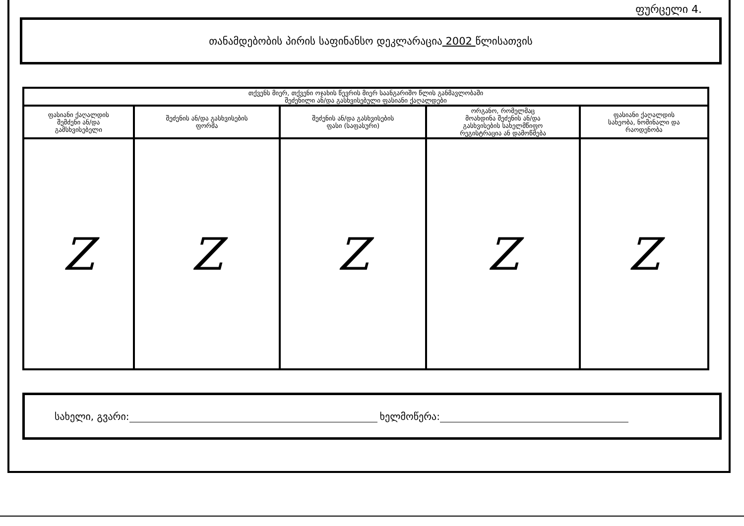ფურცელი 4.
თანამდებობის პირის საფინანსო დეკლარაცია 2002 წლისათვის
| თქვენს მიერ, თქვენი ოჯახის წევრის მიერ საანგარიშო წლის განმავლობაში შეძენილი ან/და გასხვისებული ფასიანი ქაღალდები | | | | |
| --- | --- | --- | --- | --- |
| ფასიანი ქაღალდის შემძენი ან/და გამსხვისებელი | შეძენის ან/და გასხვისების ფორმა | შეძენის ან/და გასხვისების ფასი (საფასური) | ორგანო, რომელმაც მოახდინა შეძენის ან/და გასხვისების სახელმწიფო რეგისტრაცია ან დამოწმება | ფასიანი ქაღალდის სახეობა, ნომინალი და რაოდენობა |
| Z | Z | Z | Z | Z |
სახელი, გვარი: ხელმოწერა: